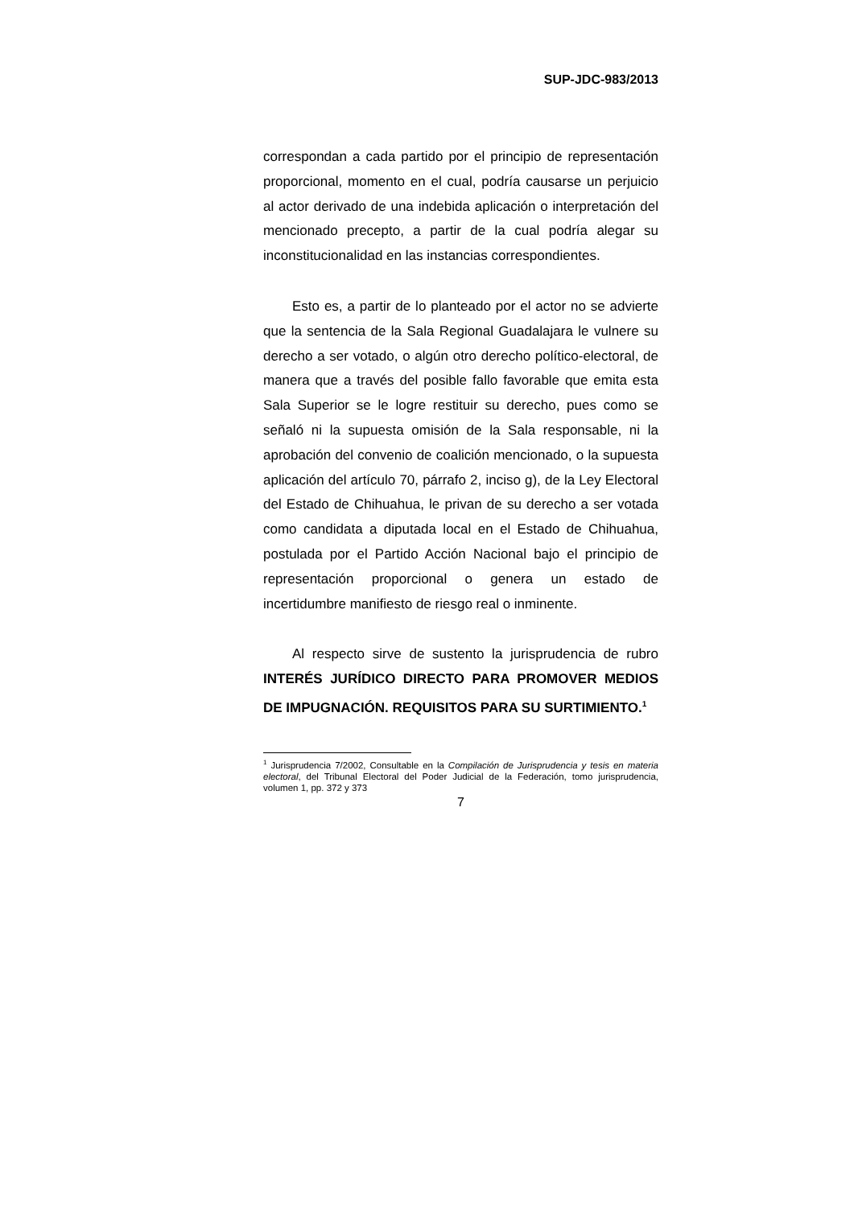SUP-JDC-983/2013
correspondan a cada partido por el principio de representación proporcional, momento en el cual, podría causarse un perjuicio al actor derivado de una indebida aplicación o interpretación del mencionado precepto, a partir de la cual podría alegar su inconstitucionalidad en las instancias correspondientes.
Esto es, a partir de lo planteado por el actor no se advierte que la sentencia de la Sala Regional Guadalajara le vulnere su derecho a ser votado, o algún otro derecho político-electoral, de manera que a través del posible fallo favorable que emita esta Sala Superior se le logre restituir su derecho, pues como se señaló ni la supuesta omisión de la Sala responsable, ni la aprobación del convenio de coalición mencionado, o la supuesta aplicación del artículo 70, párrafo 2, inciso g), de la Ley Electoral del Estado de Chihuahua, le privan de su derecho a ser votada como candidata a diputada local en el Estado de Chihuahua, postulada por el Partido Acción Nacional bajo el principio de representación proporcional o genera un estado de incertidumbre manifiesto de riesgo real o inminente.
Al respecto sirve de sustento la jurisprudencia de rubro INTERÉS JURÍDICO DIRECTO PARA PROMOVER MEDIOS DE IMPUGNACIÓN. REQUISITOS PARA SU SURTIMIENTO.<sup>1</sup>
<sup>1</sup> Jurisprudencia 7/2002, Consultable en la Compilación de Jurisprudencia y tesis en materia electoral, del Tribunal Electoral del Poder Judicial de la Federación, tomo jurisprudencia, volumen 1, pp. 372 y 373
7